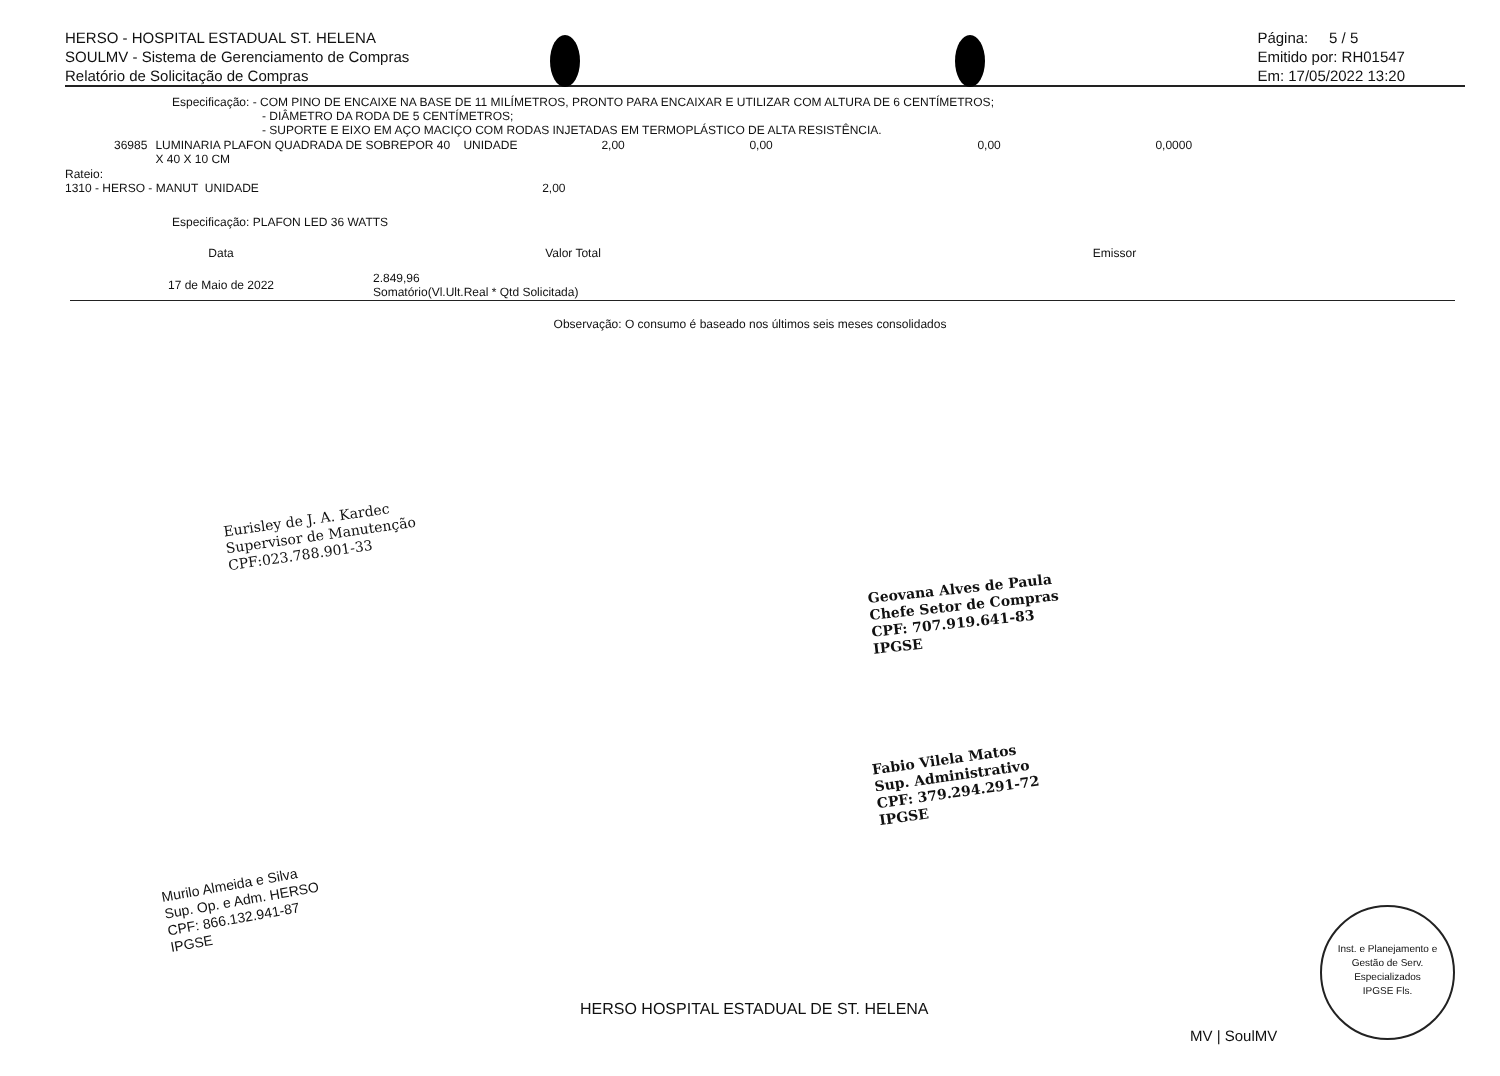HERSO - HOSPITAL ESTADUAL ST. HELENA
SOULMV - Sistema de Gerenciamento de Compras
Relatório de Solicitação de Compras
Página: 5 / 5
Emitido por: RH01547
Em: 17/05/2022 13:20
Especificação: - COM PINO DE ENCAIXE NA BASE DE 11 MILÍMETROS, PRONTO PARA ENCAIXAR E UTILIZAR COM ALTURA DE 6 CENTÍMETROS;
- DIÂMETRO DA RODA DE 5 CENTÍMETROS;
- SUPORTE E EIXO EM AÇO MACIÇO COM RODAS INJETADAS EM TERMOPLÁSTICO DE ALTA RESISTÊNCIA.
| 36985 | LUMINARIA PLAFON QUADRADA DE SOBREPOR 40 X 40 X 10 CM | UNIDADE | 2,00 | 0,00 | 0,00 | 0,0000 |
Rateio:
1310 - HERSO - MANUT UNIDADE 2,00
Especificação: PLAFON LED 36 WATTS
| Data | Valor Total | Emissor |
| 17 de Maio de 2022 | 2.849,96 Somatório(Vl.Ult.Real * Qtd Solicitada) | |
Observação: O consumo é baseado nos últimos seis meses consolidados
Eurisley de J. A. Kardec
Supervisor de Manutenção
CPF:023.788.901-33
Geovana Alves de Paula
Chefe Setor de Compras
CPF: 707.919.641-83
IPGSE
Fabio Vilela Matos
Sup. Administrativo
CPF: 379.294.291-72
IPGSE
Murilo Almeida e Silva
Sup. Op. e Adm. HERSO
CPF: 866.132.941-87
IPGSE
Inst. e Planejamento e Gestão de Serv. Especializados
IPGSE Fls.
HERSO HOSPITAL ESTADUAL DE ST. HELENA
MV | SoulMV